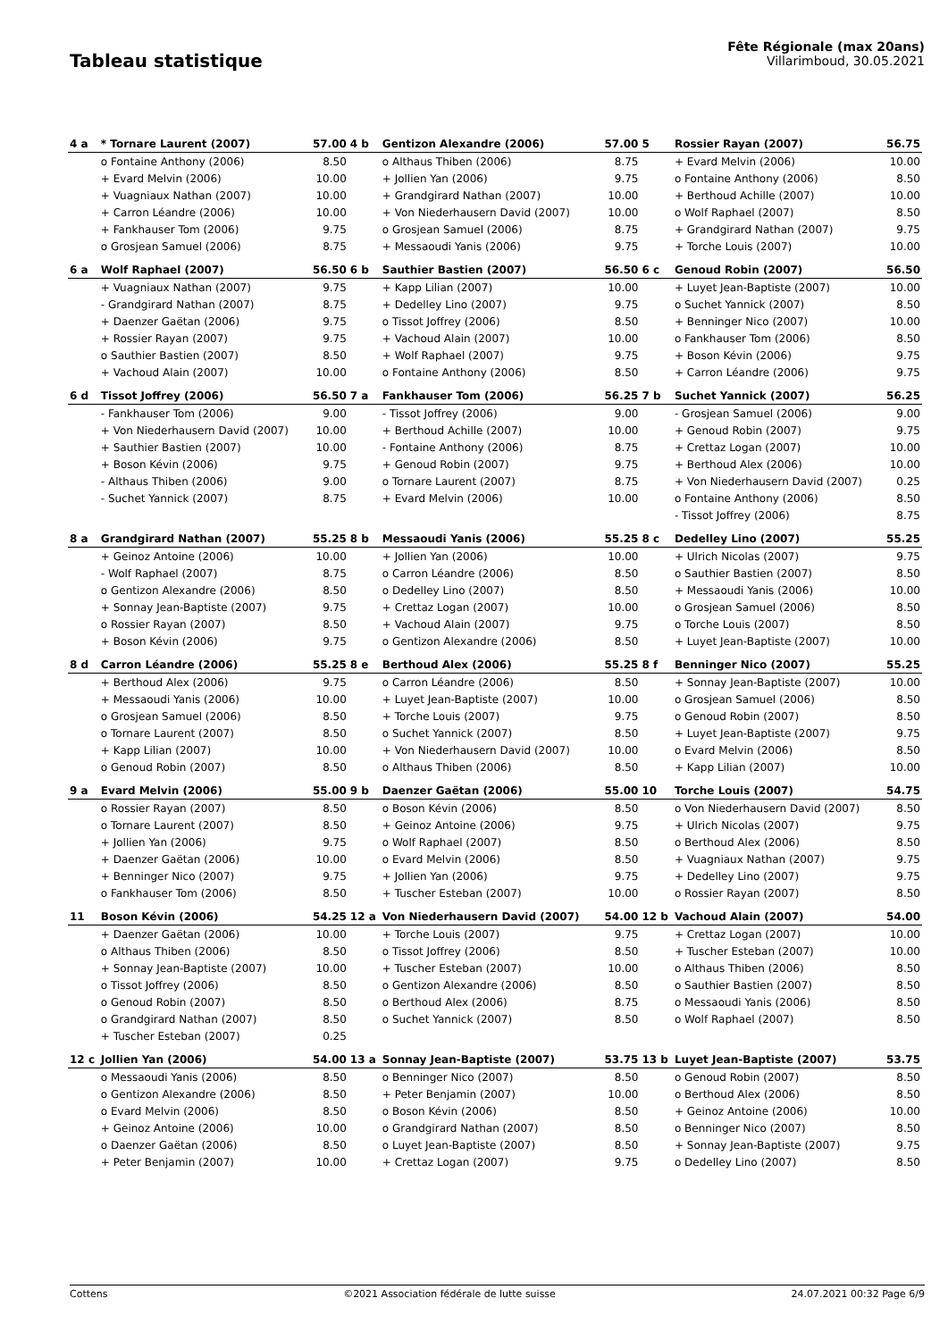Tableau statistique
Fête Régionale (max 20ans)
Villarimboud, 30.05.2021
| 4 a | * Tornare Laurent (2007) | 57.00 | 4 b | Gentizon Alexandre (2006) | 57.00 | 5 | Rossier Rayan (2007) | 56.75 |
| | o Fontaine Anthony (2006) | 8.50 | | o Althaus Thiben (2006) | 8.75 | | + Evard Melvin (2006) | 10.00 |
| | + Evard Melvin (2006) | 10.00 | | + Jollien Yan (2006) | 9.75 | | o Fontaine Anthony (2006) | 8.50 |
| | + Vuagniaux Nathan (2007) | 10.00 | | + Grandgirard Nathan (2007) | 10.00 | | + Berthoud Achille (2007) | 10.00 |
| | + Carron Léandre (2006) | 10.00 | | + Von Niederhausern David (2007) | 10.00 | | o Wolf Raphael (2007) | 8.50 |
| | + Fankhauser Tom (2006) | 9.75 | | o Grosjean Samuel (2006) | 8.75 | | + Grandgirard Nathan (2007) | 9.75 |
| | o Grosjean Samuel (2006) | 8.75 | | + Messaoudi Yanis (2006) | 9.75 | | + Torche Louis (2007) | 10.00 |
| 6 a | Wolf Raphael (2007) | 56.50 | 6 b | Sauthier Bastien (2007) | 56.50 | 6 c | Genoud Robin (2007) | 56.50 |
| | + Vuagniaux Nathan (2007) | 9.75 | | + Kapp Lilian (2007) | 10.00 | | + Luyet Jean-Baptiste (2007) | 10.00 |
| | - Grandgirard Nathan (2007) | 8.75 | | + Dedelley Lino (2007) | 9.75 | | o Suchet Yannick (2007) | 8.50 |
| | + Daenzer Gaëtan (2006) | 9.75 | | o Tissot Joffrey (2006) | 8.50 | | + Benninger Nico (2007) | 10.00 |
| | + Rossier Rayan (2007) | 9.75 | | + Vachoud Alain (2007) | 10.00 | | o Fankhauser Tom (2006) | 8.50 |
| | o Sauthier Bastien (2007) | 8.50 | | + Wolf Raphael (2007) | 9.75 | | + Boson Kévin (2006) | 9.75 |
| | + Vachoud Alain (2007) | 10.00 | | o Fontaine Anthony (2006) | 8.50 | | + Carron Léandre (2006) | 9.75 |
| 6 d | Tissot Joffrey (2006) | 56.50 | 7 a | Fankhauser Tom (2006) | 56.25 | 7 b | Suchet Yannick (2007) | 56.25 |
| | - Fankhauser Tom (2006) | 9.00 | | - Tissot Joffrey (2006) | 9.00 | | - Grosjean Samuel (2006) | 9.00 |
| | + Von Niederhausern David (2007) | 10.00 | | + Berthoud Achille (2007) | 10.00 | | + Genoud Robin (2007) | 9.75 |
| | + Sauthier Bastien (2007) | 10.00 | | - Fontaine Anthony (2006) | 8.75 | | + Crettaz Logan (2007) | 10.00 |
| | + Boson Kévin (2006) | 9.75 | | + Genoud Robin (2007) | 9.75 | | + Berthoud Alex (2006) | 10.00 |
| | - Althaus Thiben (2006) | 9.00 | | o Tornare Laurent (2007) | 8.75 | | + Von Niederhausern David (2007) | 0.25 |
| | - Suchet Yannick (2007) | 8.75 | | + Evard Melvin (2006) | 10.00 | | o Fontaine Anthony (2006) | 8.50 |
| | | | | | | | - Tissot Joffrey (2006) | 8.75 |
| 8 a | Grandgirard Nathan (2007) | 55.25 | 8 b | Messaoudi Yanis (2006) | 55.25 | 8 c | Dedelley Lino (2007) | 55.25 |
| | + Geinoz Antoine (2006) | 10.00 | | + Jollien Yan (2006) | 10.00 | | + Ulrich Nicolas (2007) | 9.75 |
| | - Wolf Raphael (2007) | 8.75 | | o Carron Léandre (2006) | 8.50 | | o Sauthier Bastien (2007) | 8.50 |
| | o Gentizon Alexandre (2006) | 8.50 | | o Dedelley Lino (2007) | 8.50 | | + Messaoudi Yanis (2006) | 10.00 |
| | + Sonnay Jean-Baptiste (2007) | 9.75 | | + Crettaz Logan (2007) | 10.00 | | o Grosjean Samuel (2006) | 8.50 |
| | o Rossier Rayan (2007) | 8.50 | | + Vachoud Alain (2007) | 9.75 | | o Torche Louis (2007) | 8.50 |
| | + Boson Kévin (2006) | 9.75 | | o Gentizon Alexandre (2006) | 8.50 | | + Luyet Jean-Baptiste (2007) | 10.00 |
| 8 d | Carron Léandre (2006) | 55.25 | 8 e | Berthoud Alex (2006) | 55.25 | 8 f | Benninger Nico (2007) | 55.25 |
| | + Berthoud Alex (2006) | 9.75 | | o Carron Léandre (2006) | 8.50 | | + Sonnay Jean-Baptiste (2007) | 10.00 |
| | + Messaoudi Yanis (2006) | 10.00 | | + Luyet Jean-Baptiste (2007) | 10.00 | | o Grosjean Samuel (2006) | 8.50 |
| | o Grosjean Samuel (2006) | 8.50 | | + Torche Louis (2007) | 9.75 | | o Genoud Robin (2007) | 8.50 |
| | o Tornare Laurent (2007) | 8.50 | | o Suchet Yannick (2007) | 8.50 | | + Luyet Jean-Baptiste (2007) | 9.75 |
| | + Kapp Lilian (2007) | 10.00 | | + Von Niederhausern David (2007) | 10.00 | | o Evard Melvin (2006) | 8.50 |
| | o Genoud Robin (2007) | 8.50 | | o Althaus Thiben (2006) | 8.50 | | + Kapp Lilian (2007) | 10.00 |
| 9 a | Evard Melvin (2006) | 55.00 | 9 b | Daenzer Gaëtan (2006) | 55.00 | 10 | Torche Louis (2007) | 54.75 |
| | o Rossier Rayan (2007) | 8.50 | | o Boson Kévin (2006) | 8.50 | | o Von Niederhausern David (2007) | 8.50 |
| | o Tornare Laurent (2007) | 8.50 | | + Geinoz Antoine (2006) | 9.75 | | + Ulrich Nicolas (2007) | 9.75 |
| | + Jollien Yan (2006) | 9.75 | | o Wolf Raphael (2007) | 8.50 | | o Berthoud Alex (2006) | 8.50 |
| | + Daenzer Gaëtan (2006) | 10.00 | | o Evard Melvin (2006) | 8.50 | | + Vuagniaux Nathan (2007) | 9.75 |
| | + Benninger Nico (2007) | 9.75 | | + Jollien Yan (2006) | 9.75 | | + Dedelley Lino (2007) | 9.75 |
| | o Fankhauser Tom (2006) | 8.50 | | + Tuscher Esteban (2007) | 10.00 | | o Rossier Rayan (2007) | 8.50 |
| 11 | Boson Kévin (2006) | 54.25 | 12 a | Von Niederhausern David (2007) | 54.00 | 12 b | Vachoud Alain (2007) | 54.00 |
| | + Daenzer Gaëtan (2006) | 10.00 | | + Torche Louis (2007) | 9.75 | | + Crettaz Logan (2007) | 10.00 |
| | o Althaus Thiben (2006) | 8.50 | | o Tissot Joffrey (2006) | 8.50 | | + Tuscher Esteban (2007) | 10.00 |
| | + Sonnay Jean-Baptiste (2007) | 10.00 | | + Tuscher Esteban (2007) | 10.00 | | o Althaus Thiben (2006) | 8.50 |
| | o Tissot Joffrey (2006) | 8.50 | | o Gentizon Alexandre (2006) | 8.50 | | o Sauthier Bastien (2007) | 8.50 |
| | o Genoud Robin (2007) | 8.50 | | o Berthoud Alex (2006) | 8.75 | | o Messaoudi Yanis (2006) | 8.50 |
| | o Grandgirard Nathan (2007) | 8.50 | | o Suchet Yannick (2007) | 8.50 | | o Wolf Raphael (2007) | 8.50 |
| | + Tuscher Esteban (2007) | 0.25 | | | | | | |
| 12 c | Jollien Yan (2006) | 54.00 | 13 a | Sonnay Jean-Baptiste (2007) | 53.75 | 13 b | Luyet Jean-Baptiste (2007) | 53.75 |
| | o Messaoudi Yanis (2006) | 8.50 | | o Benninger Nico (2007) | 8.50 | | o Genoud Robin (2007) | 8.50 |
| | o Gentizon Alexandre (2006) | 8.50 | | + Peter Benjamin (2007) | 10.00 | | o Berthoud Alex (2006) | 8.50 |
| | o Evard Melvin (2006) | 8.50 | | o Boson Kévin (2006) | 8.50 | | + Geinoz Antoine (2006) | 10.00 |
| | + Geinoz Antoine (2006) | 10.00 | | o Grandgirard Nathan (2007) | 8.50 | | o Benninger Nico (2007) | 8.50 |
| | o Daenzer Gaëtan (2006) | 8.50 | | o Luyet Jean-Baptiste (2007) | 8.50 | | + Sonnay Jean-Baptiste (2007) | 9.75 |
| | + Peter Benjamin (2007) | 10.00 | | + Crettaz Logan (2007) | 9.75 | | o Dedelley Lino (2007) | 8.50 |
Cottens ©2021 Association fédérale de lutte suisse 24.07.2021 00:32 Page 6/9